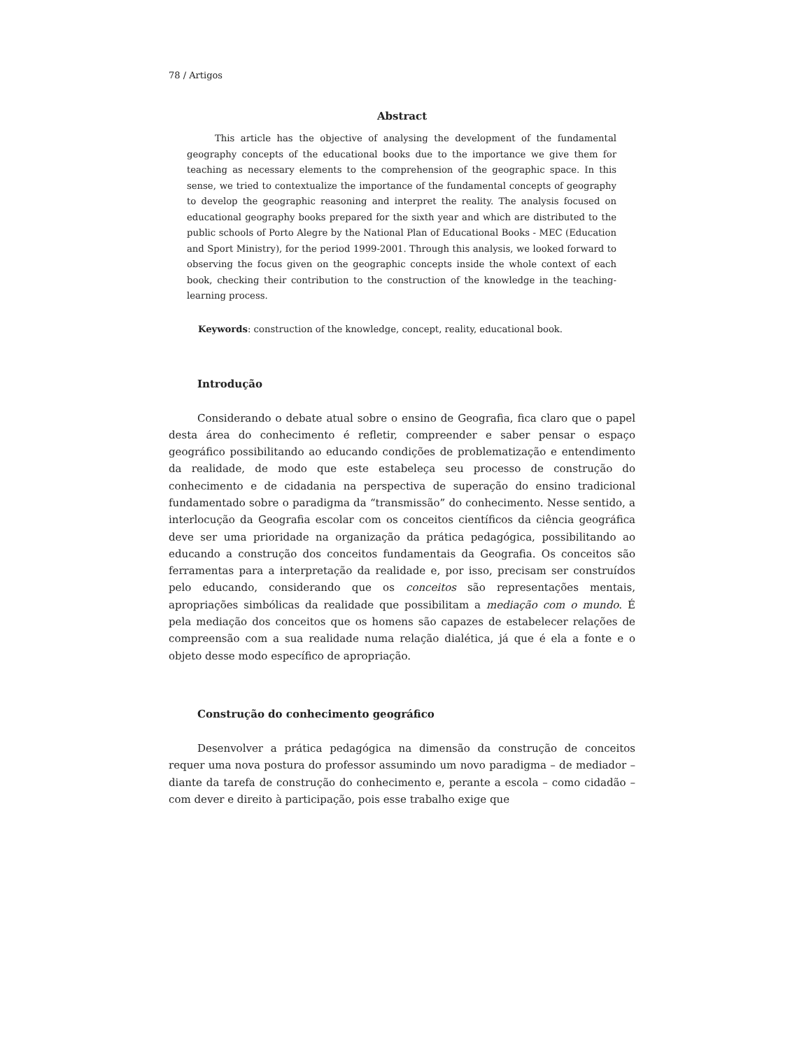78 / Artigos
Abstract
This article has the objective of analysing the development of the fundamental geography concepts of the educational books due to the importance we give them for teaching as necessary elements to the comprehension of the geographic space. In this sense, we tried to contextualize the importance of the fundamental concepts of geography to develop the geographic reasoning and interpret the reality. The analysis focused on educational geography books prepared for the sixth year and which are distributed to the public schools of Porto Alegre by the National Plan of Educational Books - MEC (Education and Sport Ministry), for the period 1999-2001. Through this analysis, we looked forward to observing the focus given on the geographic concepts inside the whole context of each book, checking their contribution to the construction of the knowledge in the teaching-learning process.
Keywords: construction of the knowledge, concept, reality, educational book.
Introdução
Considerando o debate atual sobre o ensino de Geografia, fica claro que o papel desta área do conhecimento é refletir, compreender e saber pensar o espaço geográfico possibilitando ao educando condições de problematização e entendimento da realidade, de modo que este estabeleça seu processo de construção do conhecimento e de cidadania na perspectiva de superação do ensino tradicional fundamentado sobre o paradigma da “transmissão” do conhecimento. Nesse sentido, a interlocução da Geografia escolar com os conceitos científicos da ciência geográfica deve ser uma prioridade na organização da prática pedagógica, possibilitando ao educando a construção dos conceitos fundamentais da Geografia. Os conceitos são ferramentas para a interpretação da realidade e, por isso, precisam ser construídos pelo educando, considerando que os conceitos são representações mentais, apropriações simbólicas da realidade que possibilitam a mediação com o mundo. É pela mediação dos conceitos que os homens são capazes de estabelecer relações de compreensão com a sua realidade numa relação dialética, já que é ela a fonte e o objeto desse modo específico de apropriação.
Construção do conhecimento geográfico
Desenvolver a prática pedagógica na dimensão da construção de conceitos requer uma nova postura do professor assumindo um novo paradigma – de mediador – diante da tarefa de construção do conhecimento e, perante a escola – como cidadão – com dever e direito à participação, pois esse trabalho exige que